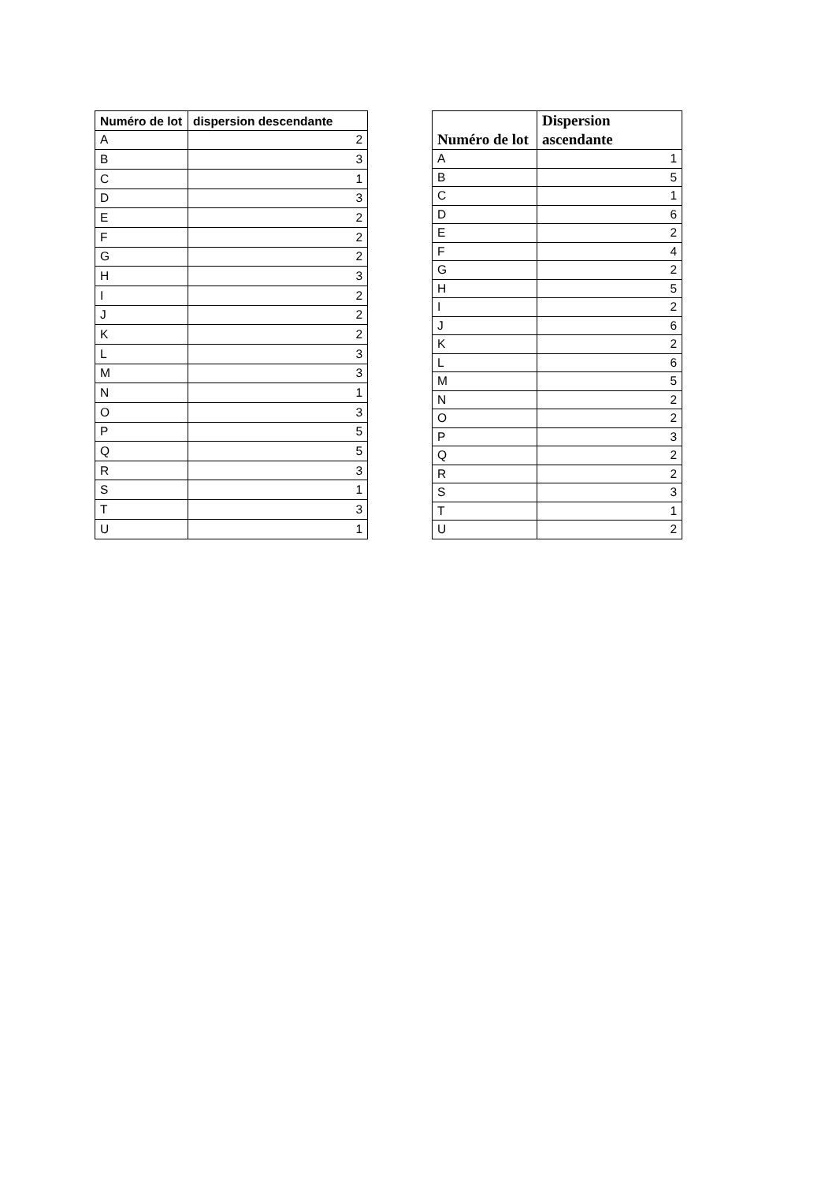| Numéro de lot | dispersion descendante |
| --- | --- |
| A | 2 |
| B | 3 |
| C | 1 |
| D | 3 |
| E | 2 |
| F | 2 |
| G | 2 |
| H | 3 |
| I | 2 |
| J | 2 |
| K | 2 |
| L | 3 |
| M | 3 |
| N | 1 |
| O | 3 |
| P | 5 |
| Q | 5 |
| R | 3 |
| S | 1 |
| T | 3 |
| U | 1 |
| Numéro de lot | Dispersion ascendante |
| --- | --- |
| A | 1 |
| B | 5 |
| C | 1 |
| D | 6 |
| E | 2 |
| F | 4 |
| G | 2 |
| H | 5 |
| I | 2 |
| J | 6 |
| K | 2 |
| L | 6 |
| M | 5 |
| N | 2 |
| O | 2 |
| P | 3 |
| Q | 2 |
| R | 2 |
| S | 3 |
| T | 1 |
| U | 2 |